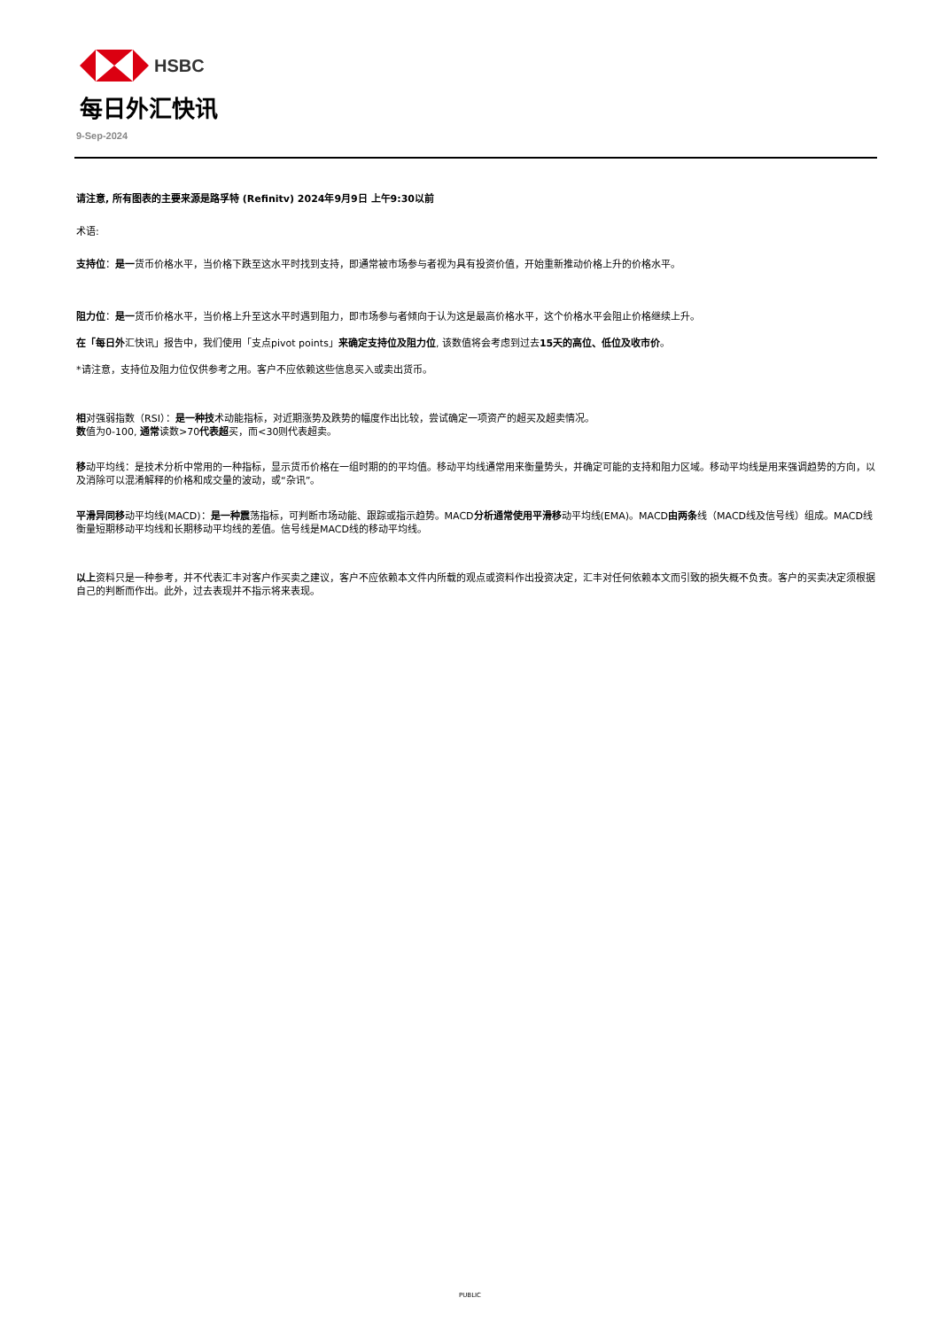HSBC
每日外汇快讯
9-Sep-2024
请注意, 所有图表的主要来源是路孚特 (Refinitv) 2024年9月9日 上午9:30以前
术语:
支持位：是一货币价格水平，当价格下跌至这水平时找到支持，即通常被市场参与者视为具有投资价值，开始重新推动价格上升的价格水平。
阻力位：是一货币价格水平，当价格上升至这水平时遇到阻力，即市场参与者倾向于认为这是最高价格水平，这个价格水平会阻止价格继续上升。
在「每日外汇快讯」报告中，我们使用「支点pivot points」来确定支持位及阻力位, 该数值将会考虑到过去15天的高位、低位及收市价。
*请注意，支持位及阻力位仅供参考之用。客户不应依赖这些信息买入或卖出货币。
相对强弱指数（RSI）：是一种技术动能指标，对近期涨势及跌势的幅度作出比较，尝试确定一项资产的超买及超卖情况。
数值为0-100, 通常读数>70代表超买，而<30则代表超卖。
移动平均线：是技术分析中常用的一种指标，显示货币价格在一组时期的的平均值。移动平均线通常用来衡量势头，并确定可能的支持和阻力区域。移动平均线是用来强调趋势的方向，以及消除可以混淆解释的价格和成交量的波动，或“杂讯”。
平滑异同移动平均线(MACD)：是一种震荡指标，可判断市场动能、跟踪或指示趋势。MACD分析通常使用平滑移动平均线(EMA)。MACD由两条线（MACD线及信号线）组成。MACD线衡量短期移动平均线和长期移动平均线的差值。信号线是MACD线的移动平均线。
以上资料只是一种参考，并不代表汇丰对客户作买卖之建议，客户不应依赖本文件内所载的观点或资料作出投资决定，汇丰对任何依赖本文而引致的损失概不负责。客户的买卖决定须根据自己的判断而作出。此外，过去表现并不指示将来表现。
PUBLIC